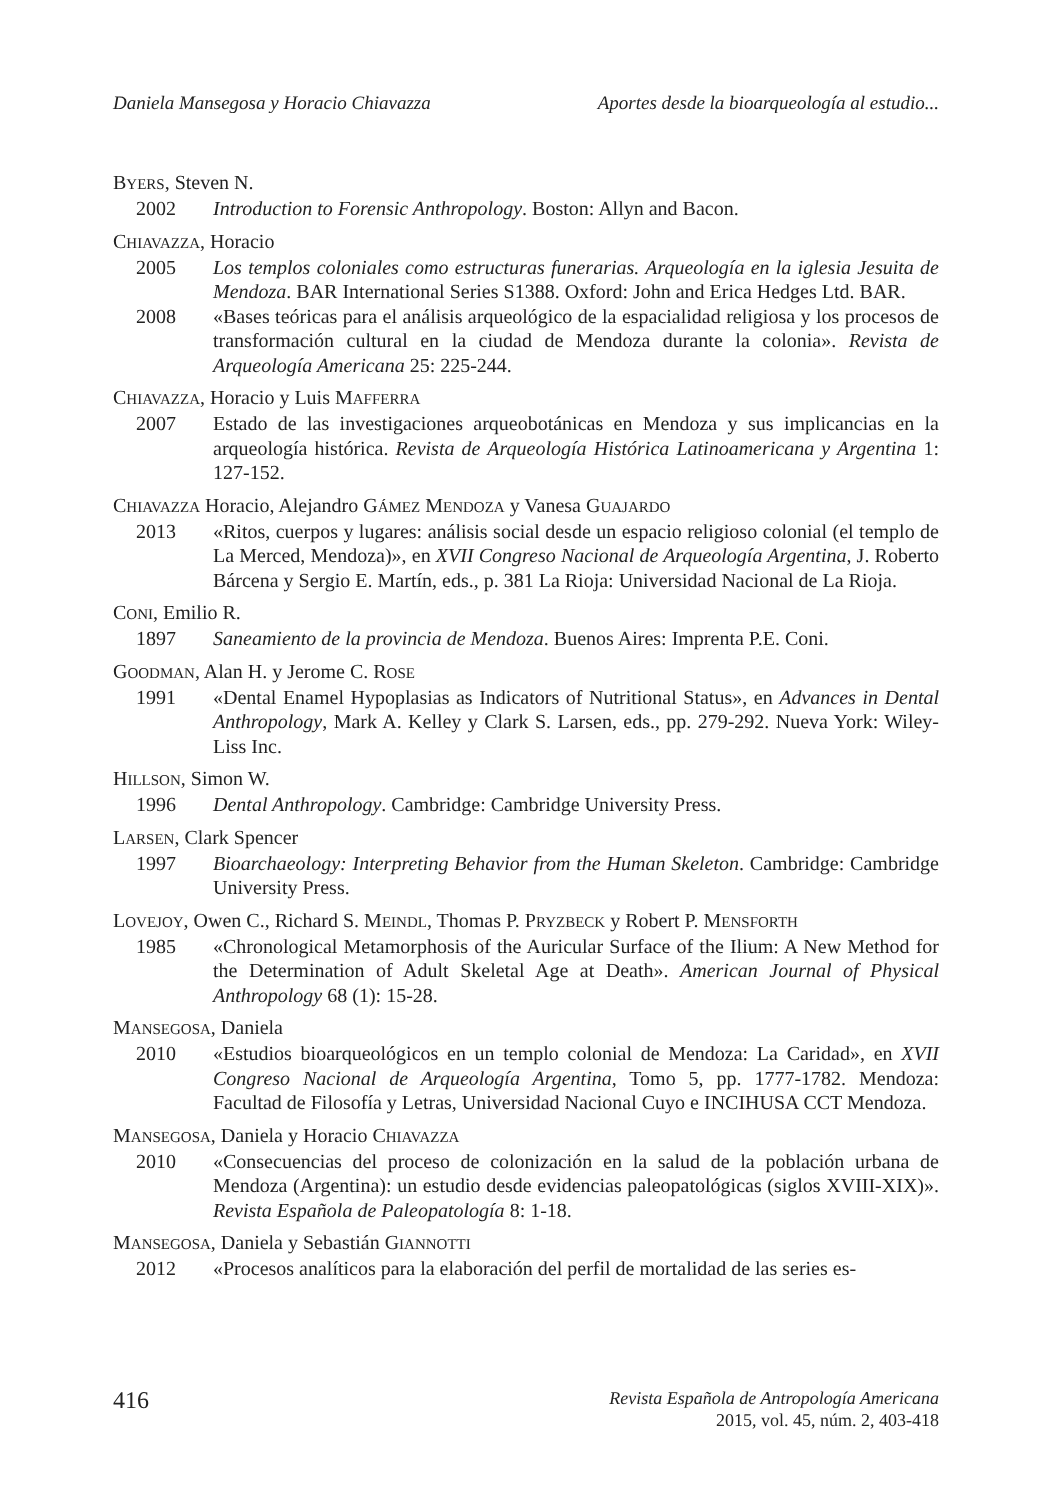Daniela Mansegosa y Horacio Chiavazza Aportes desde la bioarqueología al estudio...
BYERS, Steven N.
2002 Introduction to Forensic Anthropology. Boston: Allyn and Bacon.
CHIAVAZZA, Horacio
2005 Los templos coloniales como estructuras funerarias. Arqueología en la iglesia Jesuita de Mendoza. BAR International Series S1388. Oxford: John and Erica Hedges Ltd. BAR.
2008 «Bases teóricas para el análisis arqueológico de la espacialidad religiosa y los procesos de transformación cultural en la ciudad de Mendoza durante la colonia». Revista de Arqueología Americana 25: 225-244.
CHIAVAZZA, Horacio y Luis MAFFERRA
2007 Estado de las investigaciones arqueobotánicas en Mendoza y sus implicancias en la arqueología histórica. Revista de Arqueología Histórica Latinoamericana y Argentina 1: 127-152.
CHIAVAZZA Horacio, Alejandro GÁMEZ MENDOZA y Vanesa GUAJARDO
2013 «Ritos, cuerpos y lugares: análisis social desde un espacio religioso colonial (el templo de La Merced, Mendoza)», en XVII Congreso Nacional de Arqueología Argentina, J. Roberto Bárcena y Sergio E. Martín, eds., p. 381 La Rioja: Universidad Nacional de La Rioja.
CONI, Emilio R.
1897 Saneamiento de la provincia de Mendoza. Buenos Aires: Imprenta P.E. Coni.
GOODMAN, Alan H. y Jerome C. ROSE
1991 «Dental Enamel Hypoplasias as Indicators of Nutritional Status», en Advances in Dental Anthropology, Mark A. Kelley y Clark S. Larsen, eds., pp. 279-292. Nueva York: Wiley-Liss Inc.
HILLSON, Simon W.
1996 Dental Anthropology. Cambridge: Cambridge University Press.
LARSEN, Clark Spencer
1997 Bioarchaeology: Interpreting Behavior from the Human Skeleton. Cambridge: Cambridge University Press.
LOVEJOY, Owen C., Richard S. MEINDL, Thomas P. PRYZBECK y Robert P. MENSFORTH
1985 «Chronological Metamorphosis of the Auricular Surface of the Ilium: A New Method for the Determination of Adult Skeletal Age at Death». American Journal of Physical Anthropology 68 (1): 15-28.
MANSEGOSA, Daniela
2010 «Estudios bioarqueológicos en un templo colonial de Mendoza: La Caridad», en XVII Congreso Nacional de Arqueología Argentina, Tomo 5, pp. 1777-1782. Mendoza: Facultad de Filosofía y Letras, Universidad Nacional Cuyo e INCIHUSA CCT Mendoza.
MANSEGOSA, Daniela y Horacio CHIAVAZZA
2010 «Consecuencias del proceso de colonización en la salud de la población urbana de Mendoza (Argentina): un estudio desde evidencias paleopatológicas (siglos XVIII-XIX)». Revista Española de Paleopatología 8: 1-18.
MANSEGOSA, Daniela y Sebastián GIANNOTTI
2012 «Procesos analíticos para la elaboración del perfil de mortalidad de las series es-
416
Revista Española de Antropología Americana
2015, vol. 45, núm. 2, 403-418